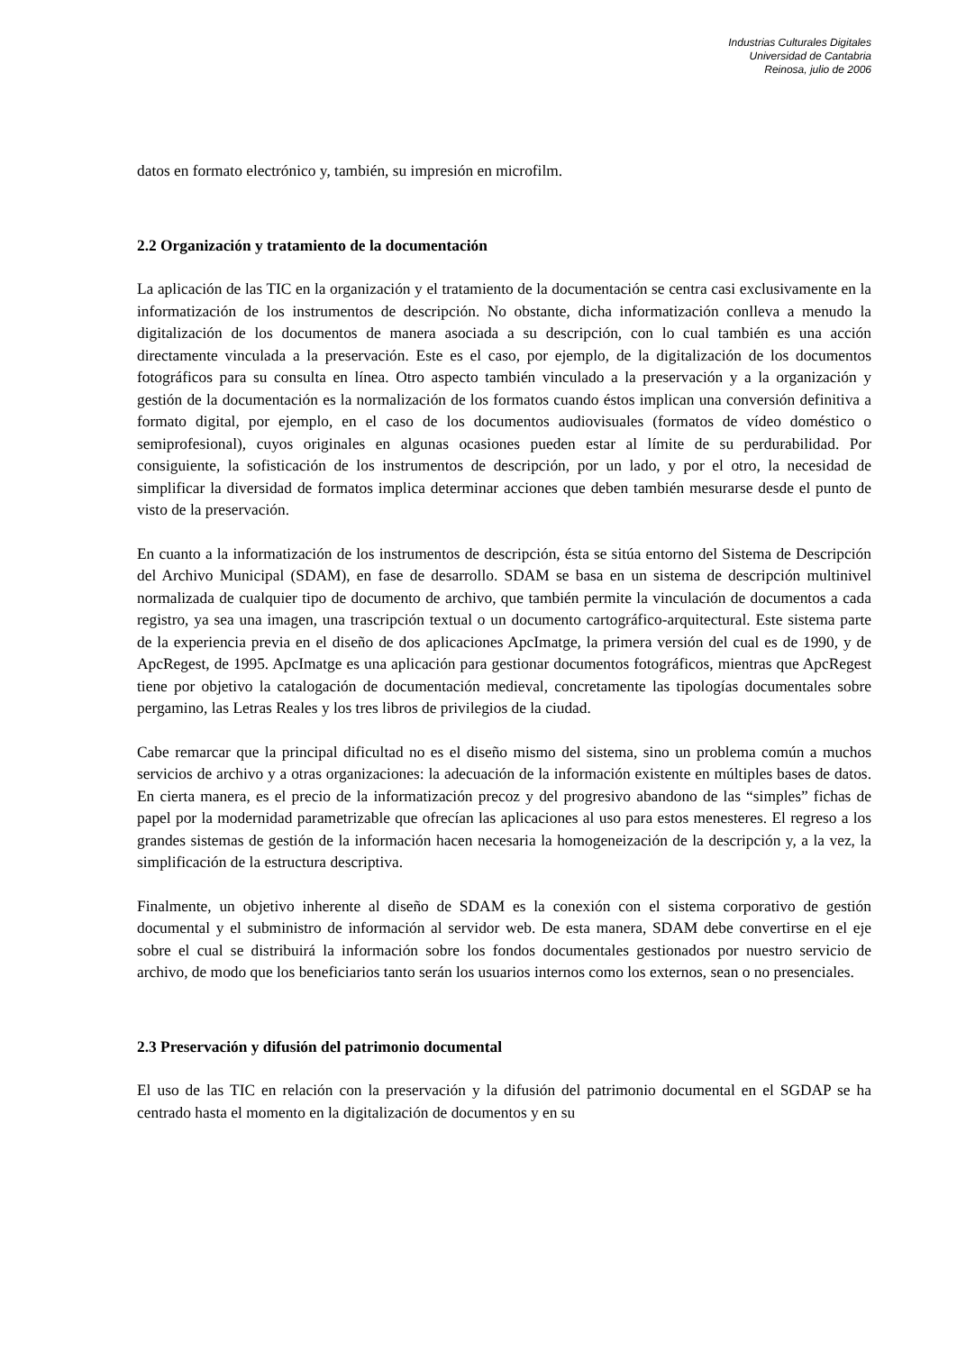Industrias Culturales Digitales
Universidad de Cantabria
Reinosa, julio de 2006
datos en formato electrónico y, también, su impresión en microfilm.
2.2 Organización y tratamiento de la documentación
La aplicación de las TIC en la organización y el tratamiento de la documentación se centra casi exclusivamente en la informatización de los instrumentos de descripción. No obstante, dicha informatización conlleva a menudo la digitalización de los documentos de manera asociada a su descripción, con lo cual también es una acción directamente vinculada a la preservación. Este es el caso, por ejemplo, de la digitalización de los documentos fotográficos para su consulta en línea. Otro aspecto también vinculado a la preservación y a la organización y gestión de la documentación es la normalización de los formatos cuando éstos implican una conversión definitiva a formato digital, por ejemplo, en el caso de los documentos audiovisuales (formatos de vídeo doméstico o semiprofesional), cuyos originales en algunas ocasiones pueden estar al límite de su perdurabilidad. Por consiguiente, la sofisticación de los instrumentos de descripción, por un lado, y por el otro, la necesidad de simplificar la diversidad de formatos implica determinar acciones que deben también mesurarse desde el punto de visto de la preservación.
En cuanto a la informatización de los instrumentos de descripción, ésta se sitúa entorno del Sistema de Descripción del Archivo Municipal (SDAM), en fase de desarrollo. SDAM se basa en un sistema de descripción multinivel normalizada de cualquier tipo de documento de archivo, que también permite la vinculación de documentos a cada registro, ya sea una imagen, una trascripción textual o un documento cartográfico-arquitectural. Este sistema parte de la experiencia previa en el diseño de dos aplicaciones ApcImatge, la primera versión del cual es de 1990, y de ApcRegest, de 1995. ApcImatge es una aplicación para gestionar documentos fotográficos, mientras que ApcRegest tiene por objetivo la catalogación de documentación medieval, concretamente las tipologías documentales sobre pergamino, las Letras Reales y los tres libros de privilegios de la ciudad.
Cabe remarcar que la principal dificultad no es el diseño mismo del sistema, sino un problema común a muchos servicios de archivo y a otras organizaciones: la adecuación de la información existente en múltiples bases de datos. En cierta manera, es el precio de la informatización precoz y del progresivo abandono de las “simples” fichas de papel por la modernidad parametrizable que ofrecían las aplicaciones al uso para estos menesteres. El regreso a los grandes sistemas de gestión de la información hacen necesaria la homogeneización de la descripción y, a la vez, la simplificación de la estructura descriptiva.
Finalmente, un objetivo inherente al diseño de SDAM es la conexión con el sistema corporativo de gestión documental y el subministro de información al servidor web. De esta manera, SDAM debe convertirse en el eje sobre el cual se distribuirá la información sobre los fondos documentales gestionados por nuestro servicio de archivo, de modo que los beneficiarios tanto serán los usuarios internos como los externos, sean o no presenciales.
2.3 Preservación y difusión del patrimonio documental
El uso de las TIC en relación con la preservación y la difusión del patrimonio documental en el SGDAP se ha centrado hasta el momento en la digitalización de documentos y en su